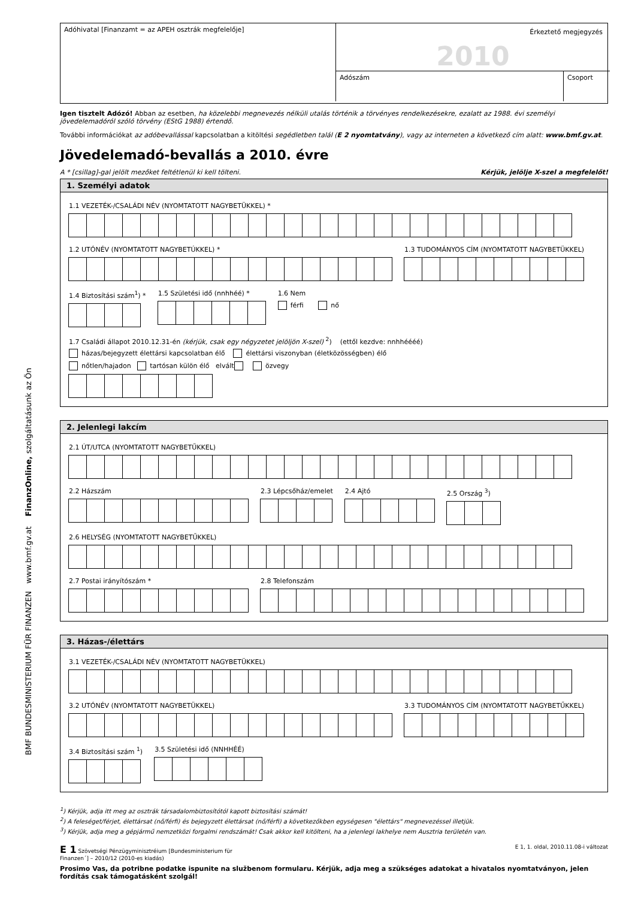BMF BUNDESMINISTERIUM FÜR FINANZEN www.bmf.gv.at FinanzOnline, szolgáltatásunk az Ön
Adóhivatal [Finanzamt = az APEH osztrák megfelelője]
Érkeztető megjegyzés
2010
Adószám
Csoport
Igen tisztelt Adózó! Abban az esetben, ha közelebbi megnevezés nélküli utalás történik a törvényes rendelkezésekre, ezalatt az 1988. évi személyi jövedelemadóról szóló törvény (EStG 1988) értendő.
További információkat az adóbevallással kapcsolatban a kitöltési segédletben talál (E 2 nyomtatvány), vagy az interneten a következő cím alatt: www.bmf.gv.at.
Jövedelemadó-bevallás a 2010. évre
A * [csillag]-gal jelölt mezőket feltétlenül ki kell tölteni. Kérjük, jelölje X-szel a megfelelőt!
1. Személyi adatok
1.1 VEZETÉK-/CSALÁDI NÉV (NYOMTATOTT NAGYBETÜKKEL) *
1.2 UTÓNÉV (NYOMTATOTT NAGYBETÚKKEL) *
1.3 TUDOMÁNYOS CÍM (NYOMTATOTT NAGYBETÜKKEL)
1.4 Biztosítási szám<sup>1</sup>) * 1.5 Születési idő (nnhhéé) * 1.6 Nem
férfi nő
1.7 Családi állapot 2010.12.31-én (kérjük, csak egy négyzetet jelöljön X-szel) <sup>2</sup>) (ettől kezdve: nnhhéééé)
házas/bejegyzett élettársi kapcsolatban élő élettársi viszonyban (életközösségben) élő
nőtlen/hajadon tartósan külön élő elvált özvegy
2. Jelenlegi lakcím
2.1 ÚT/UTCA (NYOMTATOTT NAGYBETŰKKEL)
2.2 Házszám 2.3 Lépcsőház/emelet 2.4 Ajtó 2.5 Ország <sup>3</sup>)
2.6 HELYSÉG (NYOMTATOTT NAGYBETŰKKEL)
2.7 Postai irányítószám * 2.8 Telefonszám
3. Házas-/élettárs
3.1 VEZETÉK-/CSALÁDI NÉV (NYOMTATOTT NAGYBETÜKKEL)
3.2 UTÓNÉV (NYOMTATOTT NAGYBETÜKKEL)
3.3 TUDOMÁNYOS CÍM (NYOMTATOTT NAGYBETŰKKEL)
3.4 Biztosítási szám <sup>1</sup>) 3.5 Születési idő (NNHHÉÉ)
<sup>1</sup>) Kérjük, adja itt meg az osztrák társadalombiztosítótól kapott biztosítási számát!
<sup>2</sup>) A feleséget/férjet, élettársat (nő/férfi) és bejegyzett élettársat (nő/férfi) a következőkben egységesen "élettárs" megnevezéssel illetjük.
<sup>3</sup>) Kérjük, adja meg a gépjármű nemzetközi forgalmi rendszámát! Csak akkor kell kitölteni, ha a jelenlegi lakhelye nem Ausztria területén van.
E 1 Szövetségi Pénzügyminisztréium [Bundesministerium für
Finanzen´] – 2010/12 (2010-es kiadás) E 1, 1. oldal, 2010.11.08-i változat
Prosimo Vas, da potribne podatke ispunite na službenom formularu. Kérjük, adja meg a szükséges adatokat a hivatalos nyomtatványon, jelen fordítás csak támogatásként szolgál!